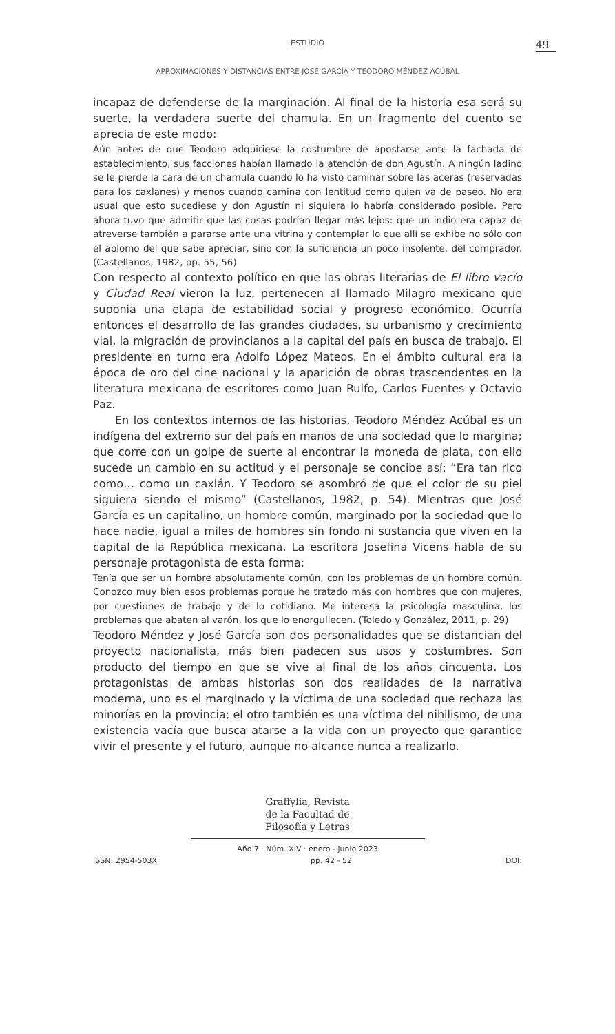ESTUDIO
49
APROXIMACIONES Y DISTANCIAS ENTRE JOSÉ GARCÍA Y TEODORO MÉNDEZ ACÚBAL
incapaz de defenderse de la marginación. Al final de la historia esa será su suerte, la verdadera suerte del chamula. En un fragmento del cuento se aprecia de este modo:
Aún antes de que Teodoro adquiriese la costumbre de apostarse ante la fachada de establecimiento, sus facciones habían llamado la atención de don Agustín. A ningún ladino se le pierde la cara de un chamula cuando lo ha visto caminar sobre las aceras (reservadas para los caxlanes) y menos cuando camina con lentitud como quien va de paseo. No era usual que esto sucediese y don Agustín ni siquiera lo habría considerado posible. Pero ahora tuvo que admitir que las cosas podrían llegar más lejos: que un indio era capaz de atreverse también a pararse ante una vitrina y contemplar lo que allí se exhibe no sólo con el aplomo del que sabe apreciar, sino con la suficiencia un poco insolente, del comprador. (Castellanos, 1982, pp. 55, 56)
Con respecto al contexto político en que las obras literarias de El libro vacío y Ciudad Real vieron la luz, pertenecen al llamado Milagro mexicano que suponía una etapa de estabilidad social y progreso económico. Ocurría entonces el desarrollo de las grandes ciudades, su urbanismo y crecimiento vial, la migración de provincianos a la capital del país en busca de trabajo. El presidente en turno era Adolfo López Mateos. En el ámbito cultural era la época de oro del cine nacional y la aparición de obras trascendentes en la literatura mexicana de escritores como Juan Rulfo, Carlos Fuentes y Octavio Paz.
En los contextos internos de las historias, Teodoro Méndez Acúbal es un indígena del extremo sur del país en manos de una sociedad que lo margina; que corre con un golpe de suerte al encontrar la moneda de plata, con ello sucede un cambio en su actitud y el personaje se concibe así: “Era tan rico como… como un caxlán. Y Teodoro se asombró de que el color de su piel siguiera siendo el mismo” (Castellanos, 1982, p. 54). Mientras que José García es un capitalino, un hombre común, marginado por la sociedad que lo hace nadie, igual a miles de hombres sin fondo ni sustancia que viven en la capital de la República mexicana. La escritora Josefina Vicens habla de su personaje protagonista de esta forma:
Tenía que ser un hombre absolutamente común, con los problemas de un hombre común. Conozco muy bien esos problemas porque he tratado más con hombres que con mujeres, por cuestiones de trabajo y de lo cotidiano. Me interesa la psicología masculina, los problemas que abaten al varón, los que lo enorgullecen. (Toledo y González, 2011, p. 29)
Teodoro Méndez y José García son dos personalidades que se distancian del proyecto nacionalista, más bien padecen sus usos y costumbres. Son producto del tiempo en que se vive al final de los años cincuenta. Los protagonistas de ambas historias son dos realidades de la narrativa moderna, uno es el marginado y la víctima de una sociedad que rechaza las minorías en la provincia; el otro también es una víctima del nihilismo, de una existencia vacía que busca atarse a la vida con un proyecto que garantice vivir el presente y el futuro, aunque no alcance nunca a realizarlo.
Graffylia, Revista
de la Facultad de
Filosofía y Letras
Año 7 · Núm. XIV · enero - junio 2023
ISSN: 2954-503X pp. 42 - 52 DOI: